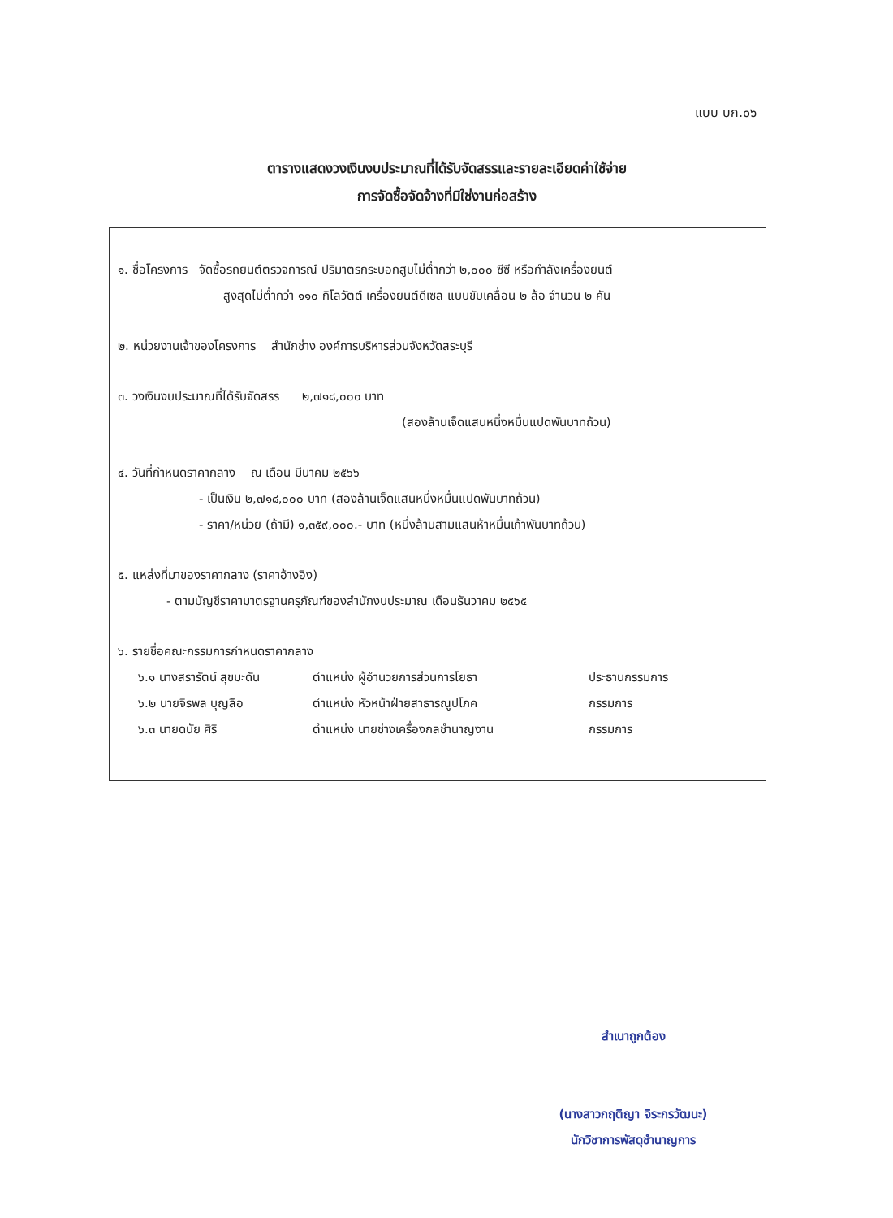แบบ บก.๐๖
ตารางแสดงวงเงินงบประมาณที่ได้รับจัดสรรและรายละเอียดค่าใช้จ่าย
การจัดซื้อจัดจ้างที่มิใช่งานก่อสร้าง
๑. ชื่อโครงการ จัดซื้อรถยนต์ตรวจการณ์ ปริมาตรกระบอกสูบไม่ต่ำกว่า ๒,๐๐๐ ซีซี หรือกำลังเครื่องยนต์
สูงสุดไม่ต่ำกว่า ๑๑๐ กิโลวัตต์ เครื่องยนต์ดีเซล แบบขับเคลื่อน ๒ ล้อ จำนวน ๒ คัน
๒. หน่วยงานเจ้าของโครงการ สำนักช่าง องค์การบริหารส่วนจังหวัดสระบุรี
๓. วงเงินงบประมาณที่ได้รับจัดสรร ๒,๗๑๘,๐๐๐ บาท
(สองล้านเจ็ดแสนหนึ่งหมื่นแปดพันบาทถ้วน)
๔. วันที่กำหนดราคากลาง ณ เดือน มีนาคม ๒๕๖๖
- เป็นเงิน ๒,๗๑๘,๐๐๐ บาท (สองล้านเจ็ดแสนหนึ่งหมื่นแปดพันบาทถ้วน)
- ราคา/หน่วย (ถ้ามี) ๑,๓๕๙,๐๐๐.- บาท (หนึ่งล้านสามแสนห้าหมื่นเก้าพันบาทถ้วน)
๕. แหล่งที่มาของราคากลาง (ราคาอ้างอิง)
- ตามบัญชีราคามาตรฐานครุภัณฑ์ของสำนักงบประมาณ เดือนธันวาคม ๒๕๖๕
๖. รายชื่อคณะกรรมการกำหนดราคากลาง
๖.๑ นางสรารัตน์ สุขมะดัน ตำแหน่ง ผู้อำนวยการส่วนการโยธา ประธานกรรมการ
๖.๒ นายจิรพล บุญลือ ตำแหน่ง หัวหน้าฝ่ายสาธารณูปโภค กรรมการ
๖.๓ นายดนัย ศิริ ตำแหน่ง นายช่างเครื่องกลชำนาญงาน กรรมการ
สำเนาถูกต้อง
(นางสาวกฤติญา จิระกรวัฒนะ)
นักวิชาการพัสดุชำนาญการ